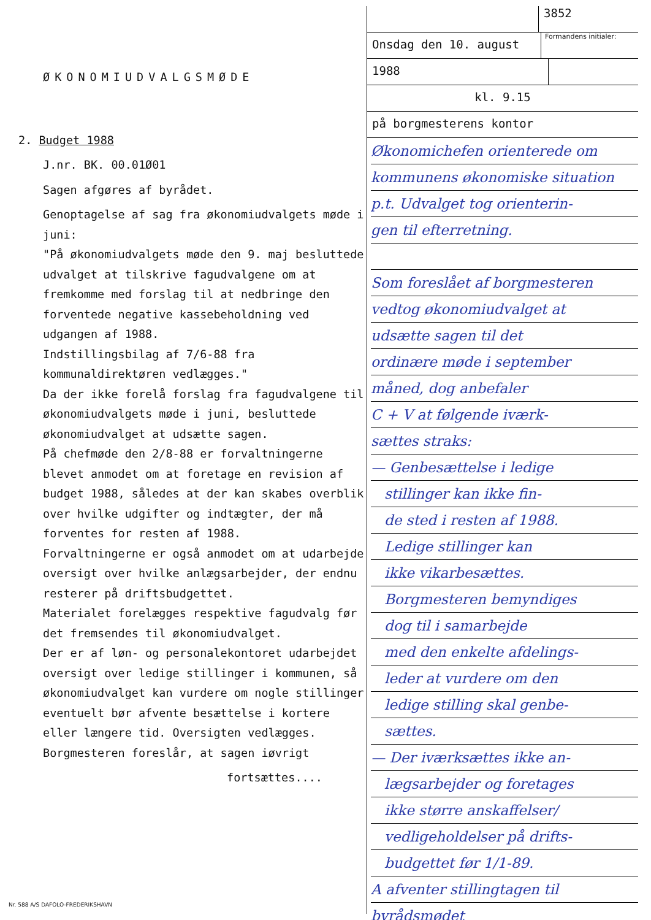ØKONOMIUDVALGSMØDE
2. Budget 1988
J.nr. BK. 00.01Ø01
Sagen afgøres af byrådet.
Genoptagelse af sag fra økonomiudvalgets møde i juni:
"På økonomiudvalgets møde den 9. maj besluttede udvalget at tilskrive fagudvalgene om at fremkomme med forslag til at nedbringe den forventede negative kassebeholdning ved udgangen af 1988.
Indstillingsbilag af 7/6-88 fra kommunaldirektøren vedlægges."
Da der ikke forelå forslag fra fagudvalgene til økonomiudvalgets møde i juni, besluttede økonomiudvalget at udsætte sagen.
På chefmøde den 2/8-88 er forvaltningerne blevet anmodet om at foretage en revision af budget 1988, således at der kan skabes overblik over hvilke udgifter og indtægter, der må forventes for resten af 1988.
Forvaltningerne er også anmodet om at udarbejde oversigt over hvilke anlægsarbejder, der endnu resterer på driftsbudgettet.
Materialet forelægges respektive fagudvalg før det fremsendes til økonomiudvalget.
Der er af løn- og personalekontoret udarbejdet oversigt over ledige stillinger i kommunen, så økonomiudvalget kan vurdere om nogle stillinger eventuelt bør afvente besættelse i kortere eller længere tid. Oversigten vedlægges.
Borgmesteren foreslår, at sagen iøvrigt
fortsættes....
3852
Onsdag den 10. august
Formandens initialer:
1988
kl. 9.15
på borgmesterens kontor
Økonomichefen orienterede om
kommunens økonomiske situation
p.t. Udvalget tog orienterin-
gen til efterretning.
Som foreslået af borgmesteren
vedtog økonomiudvalget at
udsætte sagen til det
ordinære møde i september
måned, dog anbefaler
C + V at følgende iværk-
sættes straks:
— Genbesættelse i ledige
stillinger kan ikke fin-
de sted i resten af 1988.
Ledige stillinger kan
ikke vikarbesættes.
Borgmesteren bemyndiges
dog til i samarbejde
med den enkelte afdelings-
leder at vurdere om den
ledige stilling skal genbe-
sættes.
— Der iværksættes ikke an-
lægsarbejder og foretages
ikke større anskaffelser/
vedligeholdelser på drifts-
budgettet før 1/1-89.
A afventer stillingtagen til
byrådsmødet
Nr. 588 A/S DAFOLO-FREDERIKSHAVN